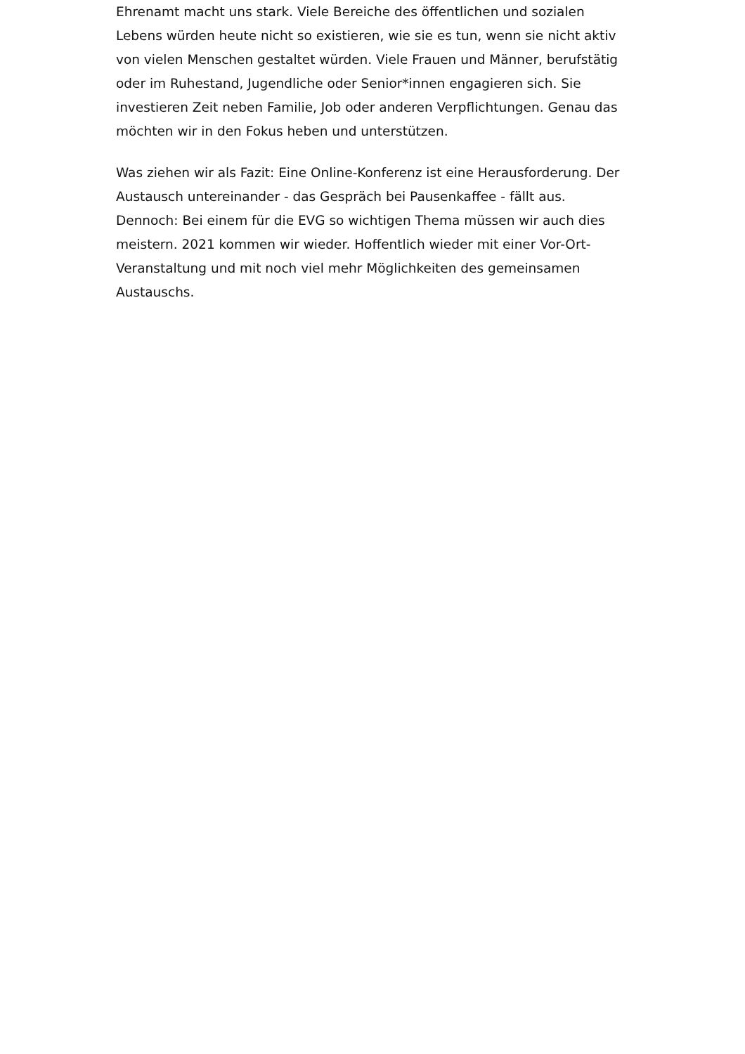Ehrenamt macht uns stark. Viele Bereiche des öffentlichen und sozialen Lebens würden heute nicht so existieren, wie sie es tun, wenn sie nicht aktiv von vielen Menschen gestaltet würden. Viele Frauen und Männer, berufstätig oder im Ruhestand, Jugendliche oder Senior*innen engagieren sich. Sie investieren Zeit neben Familie, Job oder anderen Verpflichtungen. Genau das möchten wir in den Fokus heben und unterstützen.
Was ziehen wir als Fazit: Eine Online-Konferenz ist eine Herausforderung. Der Austausch untereinander - das Gespräch bei Pausenkaffee - fällt aus. Dennoch: Bei einem für die EVG so wichtigen Thema müssen wir auch dies meistern. 2021 kommen wir wieder. Hoffentlich wieder mit einer Vor-Ort-Veranstaltung und mit noch viel mehr Möglichkeiten des gemeinsamen Austauschs.